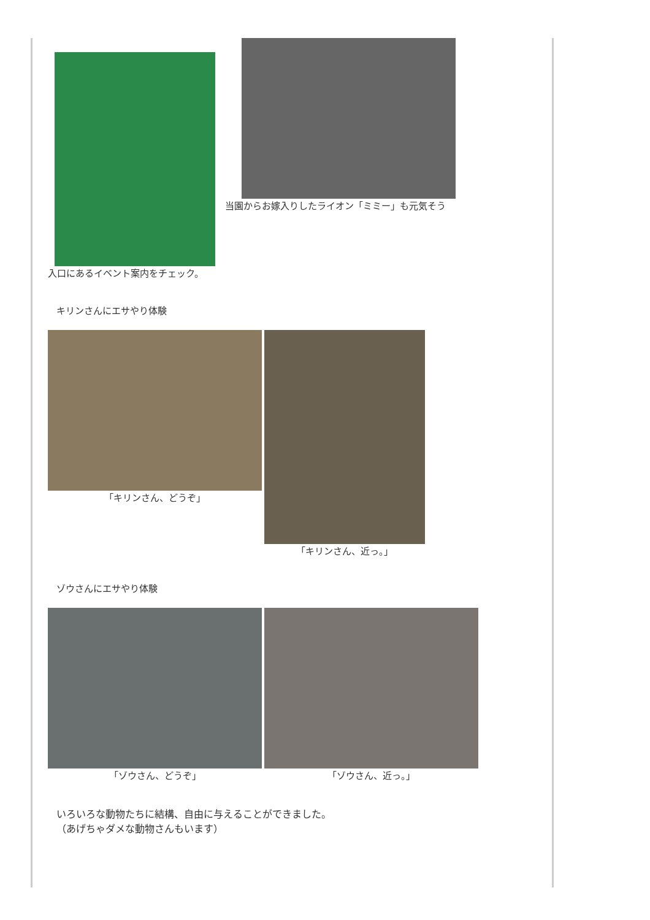入口にあるイベント案内をチェック。
当園からお嫁入りしたライオン「ミミー」も元気そう
キリンさんにエサやり体験
「キリンさん、どうぞ」 「キリンさん、近っ。」
ゾウさんにエサやり体験
「ゾウさん、どうぞ」
「ゾウさん、近っ。」
いろいろな動物たちに結構、自由に与えることができました。
（あげちゃダメな動物さんもいます）